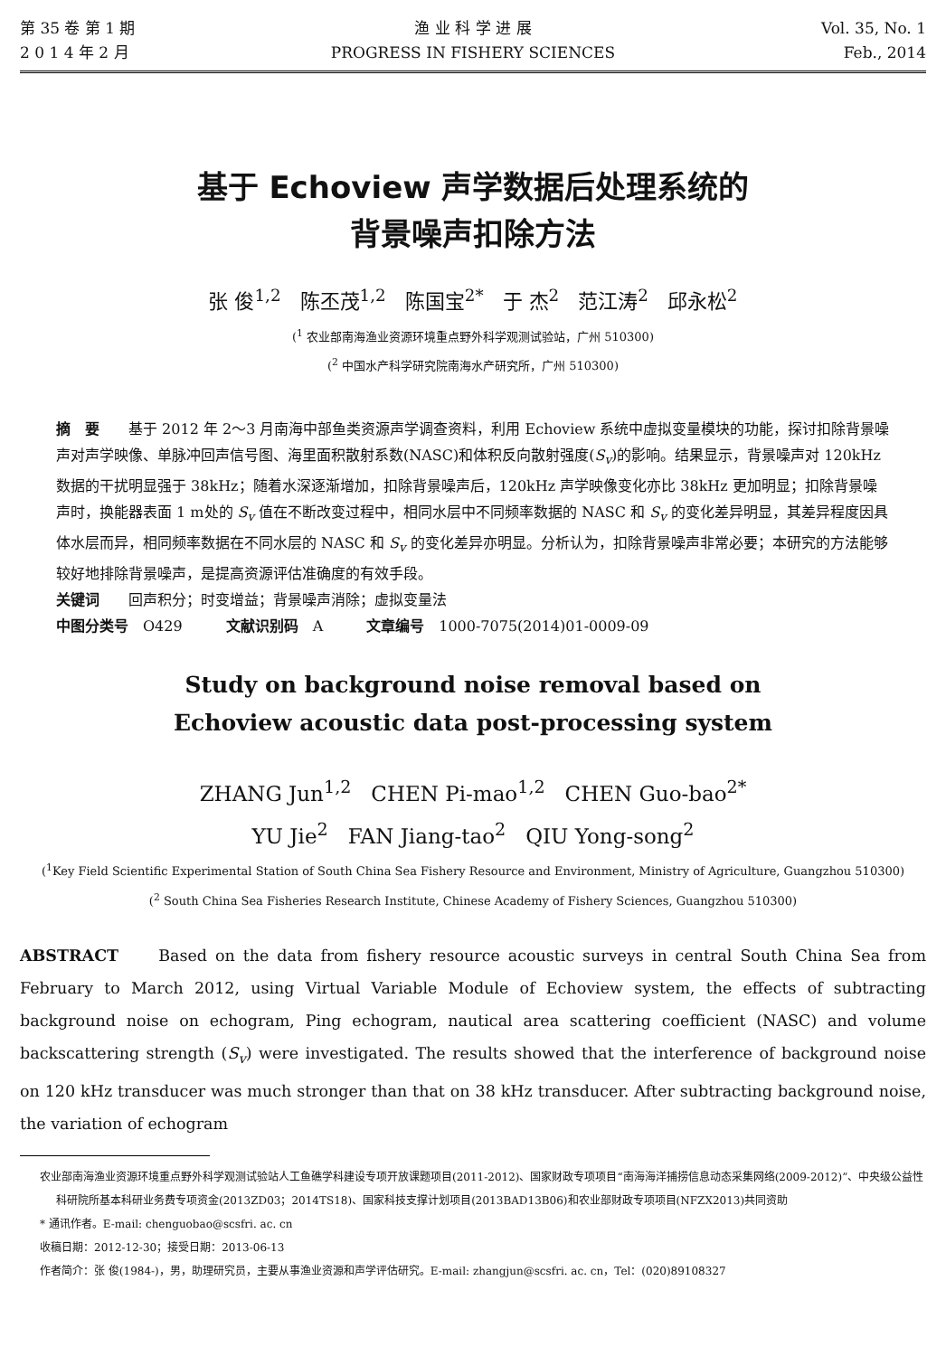第 35 卷 第 1 期
2 0 1 4 年 2 月
渔 业 科 学 进 展
PROGRESS IN FISHERY SCIENCES
Vol. 35, No. 1
Feb., 2014
基于 Echoview 声学数据后处理系统的
背景噪声扣除方法
张 俊<sup>1,2</sup> 陈丕茂<sup>1,2</sup> 陈国宝<sup>2*</sup> 于 杰<sup>2</sup> 范江涛<sup>2</sup> 邱永松<sup>2</sup>
(<sup>1</sup> 农业部南海渔业资源环境重点野外科学观测试验站，广州 510300)
(<sup>2</sup> 中国水产科学研究院南海水产研究所，广州 510300)
摘　要　　基于 2012 年 2～3 月南海中部鱼类资源声学调查资料，利用 Echoview 系统中虚拟变量模块的功能，探讨扣除背景噪声对声学映像、单脉冲回声信号图、海里面积散射系数(NASC)和体积反向散射强度(S<sub>v</sub>)的影响。结果显示，背景噪声对 120kHz 数据的干扰明显强于 38kHz；随着水深逐渐增加，扣除背景噪声后，120kHz 声学映像变化亦比 38kHz 更加明显；扣除背景噪声时，换能器表面 1 m处的 S<sub>v</sub> 值在不断改变过程中，相同水层中不同频率数据的 NASC 和 S<sub>v</sub> 的变化差异明显，其差异程度因具体水层而异，相同频率数据在不同水层的 NASC 和 S<sub>v</sub> 的变化差异亦明显。分析认为，扣除背景噪声非常必要；本研究的方法能够较好地排除背景噪声，是提高资源评估准确度的有效手段。
关键词　　回声积分；时变增益；背景噪声消除；虚拟变量法
中图分类号　O429　　　文献识别码　A　　　文章编号　1000-7075(2014)01-0009-09
Study on background noise removal based on
Echoview acoustic data post-processing system
ZHANG Jun<sup>1,2</sup> CHEN Pi-mao<sup>1,2</sup> CHEN Guo-bao<sup>2*</sup>
YU Jie<sup>2</sup> FAN Jiang-tao<sup>2</sup> QIU Yong-song<sup>2</sup>
(<sup>1</sup>Key Field Scientific Experimental Station of South China Sea Fishery Resource and Environment, Ministry of Agriculture, Guangzhou 510300)
(<sup>2</sup> South China Sea Fisheries Research Institute, Chinese Academy of Fishery Sciences, Guangzhou 510300)
ABSTRACT　　Based on the data from fishery resource acoustic surveys in central South China Sea from February to March 2012, using Virtual Variable Module of Echoview system, the effects of subtracting background noise on echogram, Ping echogram, nautical area scattering coefficient (NASC) and volume backscattering strength (S<sub>v</sub>) were investigated. The results showed that the interference of background noise on 120 kHz transducer was much stronger than that on 38 kHz transducer. After subtracting background noise, the variation of echogram
农业部南海渔业资源环境重点野外科学观测试验站人工鱼礁学科建设专项开放课题项目(2011-2012)、国家财政专项项目“南海海洋捕捞信息动态采集网络(2009-2012)”、中央级公益性科研院所基本科研业务费专项资金(2013ZD03；2014TS18)、国家科技支撑计划项目(2013BAD13B06)和农业部财政专项项目(NFZX2013)共同资助
* 通讯作者。E-mail: chenguobao@scsfri. ac. cn
收稿日期：2012-12-30；接受日期：2013-06-13
作者简介：张 俊(1984-)，男，助理研究员，主要从事渔业资源和声学评估研究。E-mail: zhangjun@scsfri. ac. cn，Tel：(020)89108327